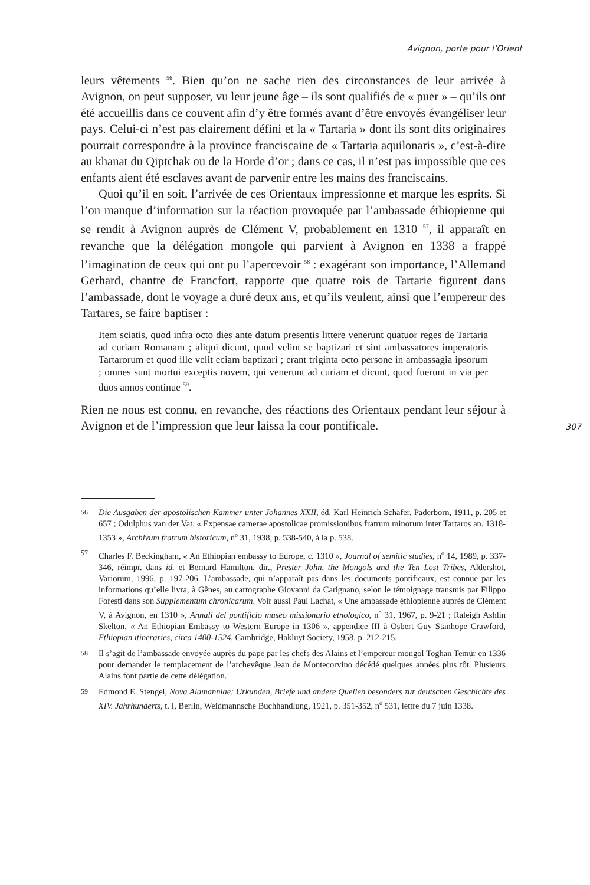Avignon, porte pour l’Orient
307
leurs vêtements <sup>56</sup>. Bien qu’on ne sache rien des circonstances de leur arrivée à Avignon, on peut supposer, vu leur jeune âge – ils sont qualifiés de « puer » – qu’ils ont été accueillis dans ce couvent afin d’y être formés avant d’être envoyés évangéliser leur pays. Celui-ci n’est pas clairement défini et la « Tartaria » dont ils sont dits originaires pourrait correspondre à la province franciscaine de « Tartaria aquilonaris », c’est-à-dire au khanat du Qiptchak ou de la Horde d’or ; dans ce cas, il n’est pas impossible que ces enfants aient été esclaves avant de parvenir entre les mains des franciscains.
Quoi qu’il en soit, l’arrivée de ces Orientaux impressionne et marque les esprits. Si l’on manque d’information sur la réaction provoquée par l’ambassade éthiopienne qui se rendit à Avignon auprès de Clément V, probablement en 1310 <sup>57</sup>, il apparaît en revanche que la délégation mongole qui parvient à Avignon en 1338 a frappé l’imagination de ceux qui ont pu l’apercevoir <sup>58</sup> : exagérant son importance, l’Allemand Gerhard, chantre de Francfort, rapporte que quatre rois de Tartarie figurent dans l’ambassade, dont le voyage a duré deux ans, et qu’ils veulent, ainsi que l’empereur des Tartares, se faire baptiser :
Item sciatis, quod infra octo dies ante datum presentis littere venerunt quatuor reges de Tartaria ad curiam Romanam ; aliqui dicunt, quod velint se baptizari et sint ambassatores imperatoris Tartarorum et quod ille velit eciam baptizari ; erant triginta octo persone in ambassagia ipsorum ; omnes sunt mortui exceptis novem, qui venerunt ad curiam et dicunt, quod fuerunt in via per duos annos continue <sup>59</sup>.
Rien ne nous est connu, en revanche, des réactions des Orientaux pendant leur séjour à Avignon et de l’impression que leur laissa la cour pontificale.
56 Die Ausgaben der apostolischen Kammer unter Johannes XXII, éd. Karl Heinrich Schäfer, Paderborn, 1911, p. 205 et 657 ; Odulphus van der Vat, « Expensae camerae apostolicae promissionibus fratrum minorum inter Tartaros an. 1318-1353 », Archivum fratrum historicum, n<sup>o</sup> 31, 1938, p. 538-540, à la p. 538.
57 Charles F. Beckingham, « An Ethiopian embassy to Europe, c. 1310 », Journal of semitic studies, n<sup>o</sup> 14, 1989, p. 337-346, réimpr. dans id. et Bernard Hamilton, dir., Prester John, the Mongols and the Ten Lost Tribes, Aldershot, Variorum, 1996, p. 197-206. L’ambassade, qui n’apparaît pas dans les documents pontificaux, est connue par les informations qu’elle livra, à Gênes, au cartographe Giovanni da Carignano, selon le témoignage transmis par Filippo Foresti dans son Supplementum chronicarum. Voir aussi Paul Lachat, « Une ambassade éthiopienne auprès de Clément V, à Avignon, en 1310 », Annali del pontificio museo missionario etnologico, n<sup>o</sup> 31, 1967, p. 9-21 ; Raleigh Ashlin Skelton, « An Ethiopian Embassy to Western Europe in 1306 », appendice III à Osbert Guy Stanhope Crawford, Ethiopian itineraries, circa 1400-1524, Cambridge, Hakluyt Society, 1958, p. 212-215.
58 Il s’agit de l’ambassade envoyée auprès du pape par les chefs des Alains et l’empereur mongol Toghan Temür en 1336 pour demander le remplacement de l’archevêque Jean de Montecorvino décédé quelques années plus tôt. Plusieurs Alains font partie de cette délégation.
59 Edmond E. Stengel, Nova Alamanniae: Urkunden, Briefe und andere Quellen besonders zur deutschen Geschichte des XIV. Jahrhunderts, t. I, Berlin, Weidmannsche Buchhandlung, 1921, p. 351-352, n<sup>o</sup> 531, lettre du 7 juin 1338.